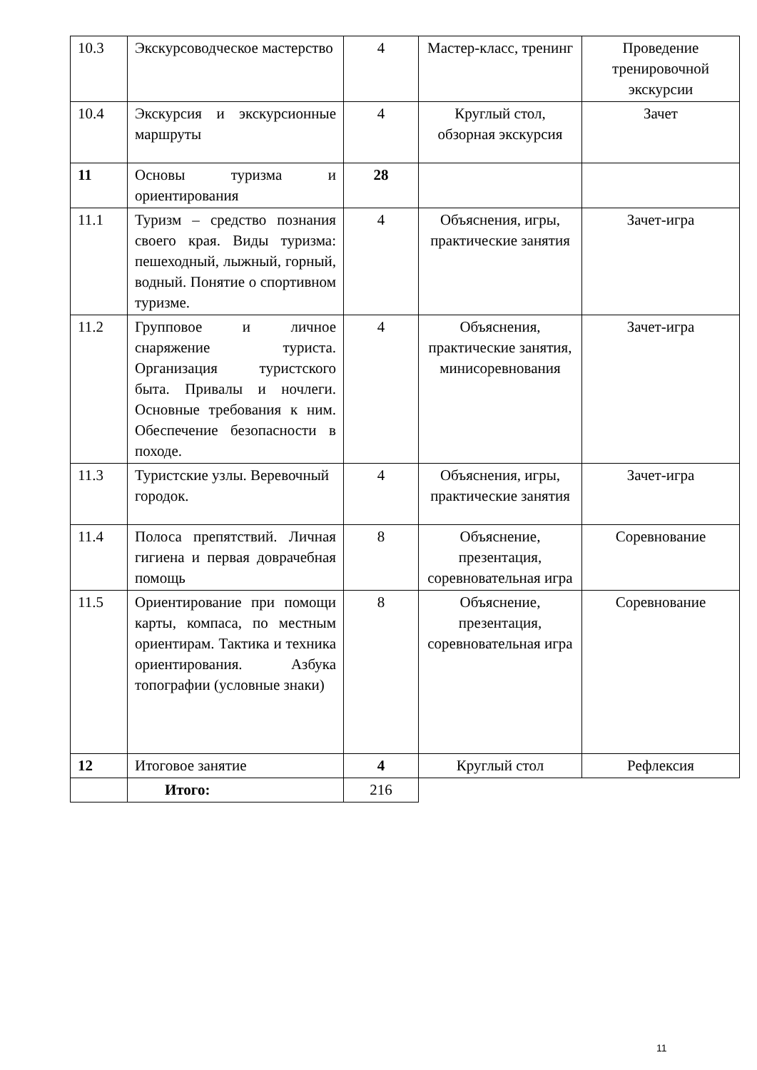| 10.3 | Экскурсоводческое мастерство | 4 | Мастер-класс, тренинг | Проведение тренировочной экскурсии |
| 10.4 | Экскурсия и экскурсионные маршруты | 4 | Круглый стол, обзорная экскурсия | Зачет |
| 11 | Основы туризма и ориентирования | 28 | | |
| 11.1 | Туризм – средство познания своего края. Виды туризма: пешеходный, лыжный, горный, водный. Понятие о спортивном туризме. | 4 | Объяснения, игры, практические занятия | Зачет-игра |
| 11.2 | Групповое и личное снаряжение туриста. Организация туристского быта. Привалы и ночлеги. Основные требования к ним. Обеспечение безопасности в походе. | 4 | Объяснения, практические занятия, минисоревнования | Зачет-игра |
| 11.3 | Туристские узлы. Веревочный городок. | 4 | Объяснения, игры, практические занятия | Зачет-игра |
| 11.4 | Полоса препятствий. Личная гигиена и первая доврачебная помощь | 8 | Объяснение, презентация, соревновательная игра | Соревнование |
| 11.5 | Ориентирование при помощи карты, компаса, по местным ориентирам. Тактика и техника ориентирования. Азбука топографии (условные знаки) | 8 | Объяснение, презентация, соревновательная игра | Соревнование |
| 12 | Итоговое занятие | 4 | Круглый стол | Рефлексия |
| | Итого: | 216 | | |
11